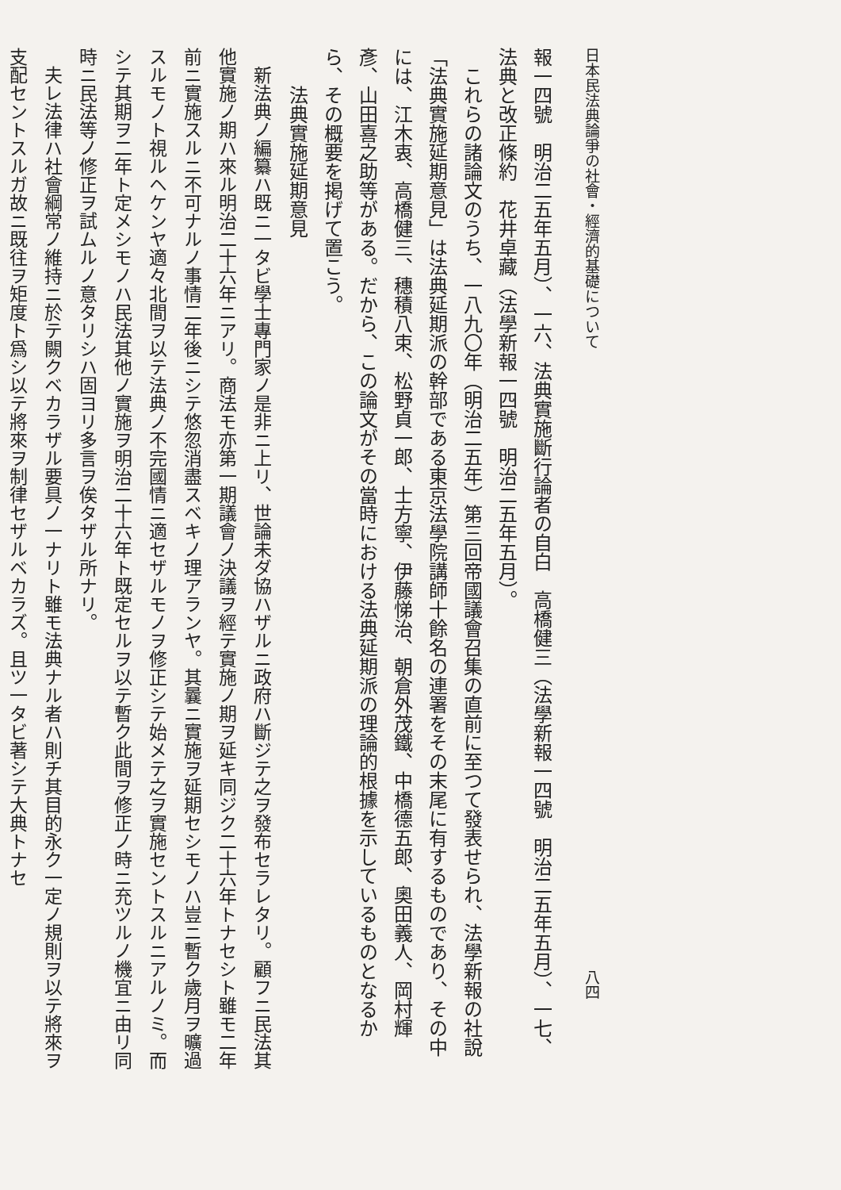日本民法典論爭の社會・經濟的基礎について 八四
報一四號　明治二五年五月）、一六、法典實施斷行論者の自白　高橋健三（法學新報一四號　明治二五年五月）、一七、法典と改正條約　花井卓藏（法學新報一四號　明治二五年五月）。
これらの諸論文のうち、一八九〇年（明治二五年）第三回帝國議會召集の直前に至つて發表せられ、法學新報の社說「法典實施延期意見」は法典延期派の幹部である東京法學院講師十餘名の連署をその末尾に有するものであり、その中には、江木衷、高橋健三、穗積八束、松野貞一郎、士方寧、伊藤悌治、朝倉外茂鐵、中橋德五郎、奧田義人、岡村輝彥、山田喜之助等がある。だから、この論文がその當時における法典延期派の理論的根據を示しているものとなるから、その概要を掲げて置こう。
法典實施延期意見
新法典ノ編纂ハ既ニ一タビ學士專門家ノ是非ニ上リ、世論未ダ協ハザルニ政府ハ斷ジテ之ヲ發布セラレタリ。顧フニ民法其他實施ノ期ハ來ル明治二十六年ニアリ。商法モ亦第一期議會ノ決議ヲ經テ實施ノ期ヲ延キ同ジク二十六年トナセシト雖モ二年前ニ實施スルニ不可ナルノ事情二年後ニシテ悠忽消盡スベキノ理アランヤ。其曩ニ實施ヲ延期セシモノハ豈ニ暫ク歲月ヲ曠過スルモノト視ルヘケンヤ適々北間ヲ以テ法典ノ不完國情ニ適セザルモノヲ修正シテ始メテ之ヲ實施セントスルニアルノミ。而シテ其期ヲ二年ト定メシモノハ民法其他ノ實施ヲ明治二十六年ト既定セルヲ以テ暫ク此間ヲ修正ノ時ニ充ツルノ機宜ニ由リ同時ニ民法等ノ修正ヲ試ムルノ意タリシハ固ヨリ多言ヲ俟タザル所ナリ。
夫レ法律ハ社會綱常ノ維持ニ於テ闕クベカラザル要具ノ一ナリト雖モ法典ナル者ハ則チ其目的永ク一定ノ規則ヲ以テ將來ヲ支配セントスルガ故ニ既往ヲ矩度ト爲シ以テ將來ヲ制律セザルベカラズ。且ツ一タビ著シテ大典トナセ